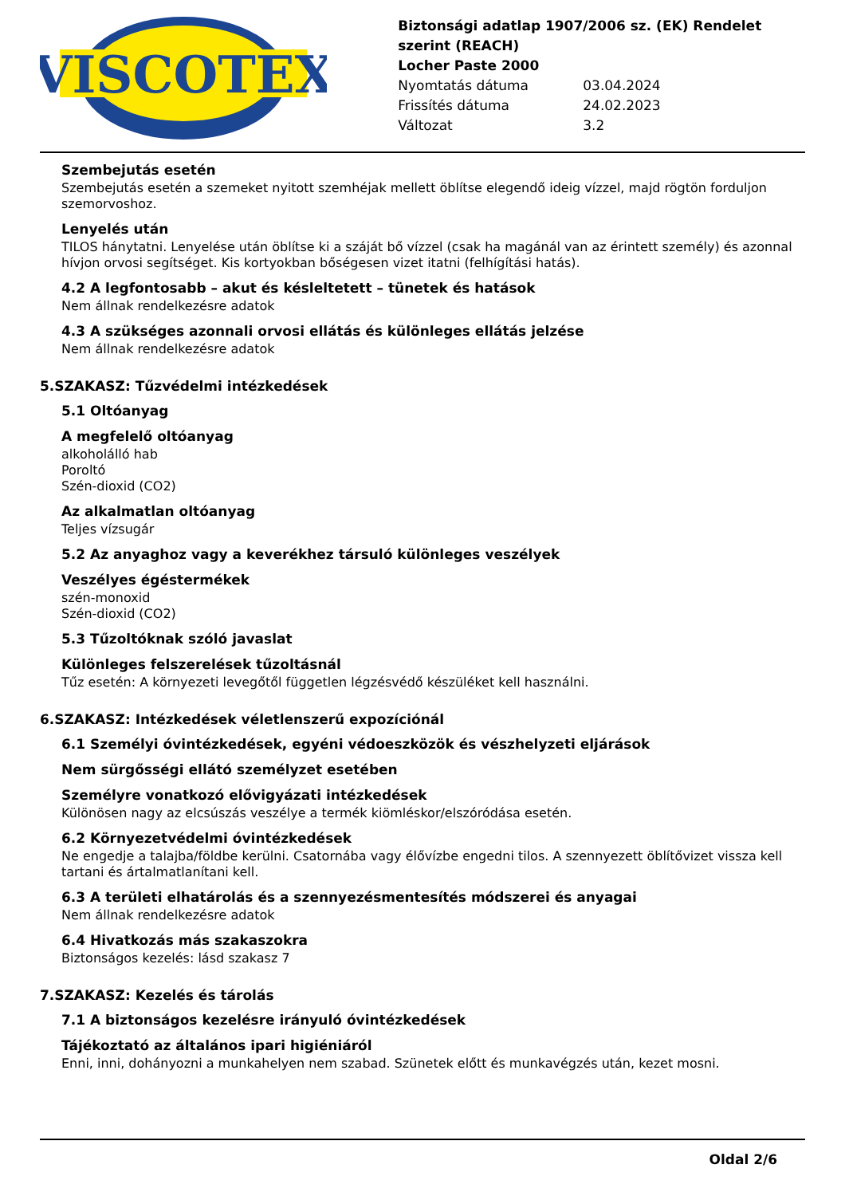VISCOTEX
Biztonsági adatlap 1907/2006 sz. (EK) Rendelet szerint (REACH)
Locher Paste 2000
Nyomtatás dátuma 03.04.2024
Frissítés dátuma 24.02.2023
Változat 3.2
Szembejutás esetén
Szembejutás esetén a szemeket nyitott szemhéjak mellett öblítse elegendő ideig vízzel, majd rögtön forduljon szemorvoshoz.
Lenyelés után
TILOS hánytatni. Lenyelése után öblítse ki a száját bő vízzel (csak ha magánál van az érintett személy) és azonnal hívjon orvosi segítséget. Kis kortyokban bőségesen vizet itatni (felhígítási hatás).
4.2 A legfontosabb – akut és késleltetett – tünetek és hatások
Nem állnak rendelkezésre adatok
4.3 A szükséges azonnali orvosi ellátás és különleges ellátás jelzése
Nem állnak rendelkezésre adatok
5.SZAKASZ: Tűzvédelmi intézkedések
5.1 Oltóanyag
A megfelelő oltóanyag
alkoholálló hab
Poroltó
Szén-dioxid (CO2)
Az alkalmatlan oltóanyag
Teljes vízsugár
5.2 Az anyaghoz vagy a keverékhez társuló különleges veszélyek
Veszélyes égéstermékek
szén-monoxid
Szén-dioxid (CO2)
5.3 Tűzoltóknak szóló javaslat
Különleges felszerelések tűzoltásnál
Tűz esetén: A környezeti levegőtől független légzésvédő készüléket kell használni.
6.SZAKASZ: Intézkedések véletlenszerű expozíciónál
6.1 Személyi óvintézkedések, egyéni védoeszközök és vészhelyzeti eljárások
Nem sürgősségi ellátó személyzet esetében
Személyre vonatkozó elővigyázati intézkedések
Különösen nagy az elcsúszás veszélye a termék kiömléskor/elszóródása esetén.
6.2 Környezetvédelmi óvintézkedések
Ne engedje a talajba/földbe kerülni. Csatornába vagy élővízbe engedni tilos. A szennyezett öblítővizet vissza kell tartani és ártalmatlanítani kell.
6.3 A területi elhatárolás és a szennyezésmentesítés módszerei és anyagai
Nem állnak rendelkezésre adatok
6.4 Hivatkozás más szakaszokra
Biztonságos kezelés: lásd szakasz 7
7.SZAKASZ: Kezelés és tárolás
7.1 A biztonságos kezelésre irányuló óvintézkedések
Tájékoztató az általános ipari higiéniáról
Enni, inni, dohányozni a munkahelyen nem szabad. Szünetek előtt és munkavégzés után, kezet mosni.
Oldal 2/6